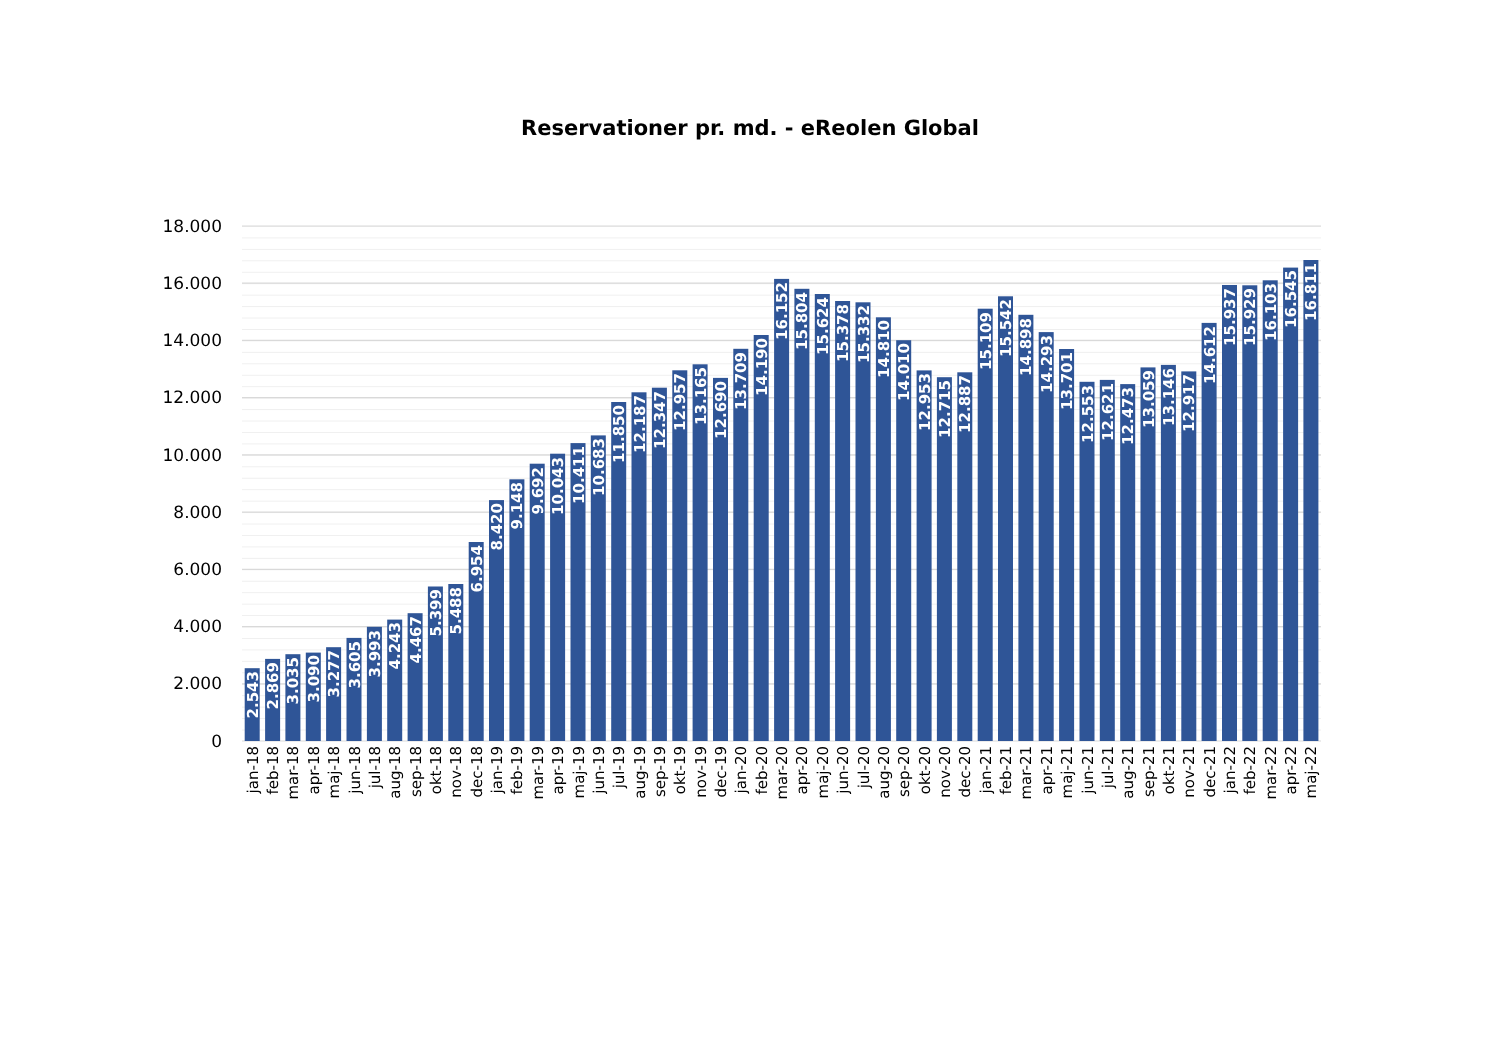Reservationer pr. md. - eReolen Global
18.000
16.000
14.000
12.000
10.000
8.000
6.000
4.000
2.000
0
2.543
jan-18
2.869
feb-18
3.035
mar-18
3.090
apr-18
3.277
maj-18
3.605
jun-18
3.993
jul-18
4.243
aug-18
4.467
sep-18
5.399
okt-18
5.488
nov-18
6.954
dec-18
8.420
jan-19
9.148
feb-19
9.692
mar-19
10.043
apr-19
10.411
maj-19
10.683
jun-19
11.850
jul-19
12.187
aug-19
12.347
sep-19
12.957
okt-19
13.165
nov-19
12.690
dec-19
13.709
jan-20
14.190
feb-20
16.152
mar-20
15.804
apr-20
15.624
maj-20
15.378
jun-20
15.332
jul-20
14.810
aug-20
14.010
sep-20
12.953
okt-20
12.715
nov-20
12.887
dec-20
15.109
jan-21
15.542
feb-21
14.898
mar-21
14.293
apr-21
13.701
maj-21
12.553
jun-21
12.621
jul-21
12.473
aug-21
13.059
sep-21
13.146
okt-21
12.917
nov-21
14.612
dec-21
15.937
jan-22
15.929
feb-22
16.103
mar-22
16.545
apr-22
16.811
maj-22